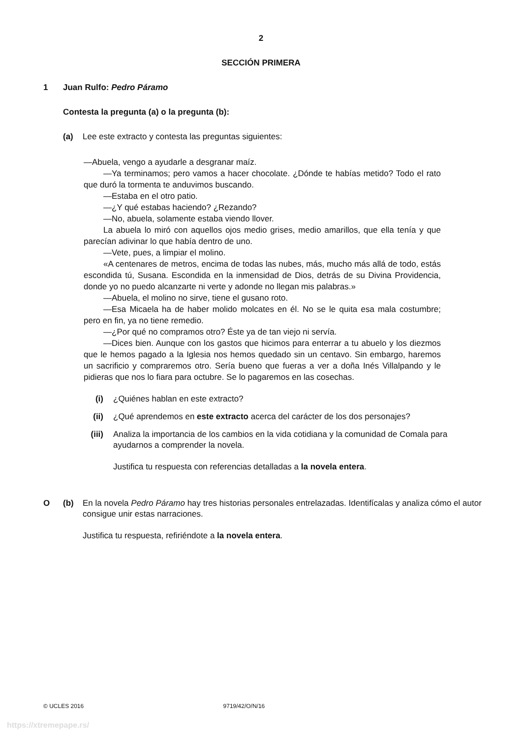2
SECCIÓN PRIMERA
1 Juan Rulfo: Pedro Páramo
Contesta la pregunta (a) o la pregunta (b):
(a) Lee este extracto y contesta las preguntas siguientes:
—Abuela, vengo a ayudarle a desgranar maíz.
—Ya terminamos; pero vamos a hacer chocolate. ¿Dónde te habías metido? Todo el rato que duró la tormenta te anduvimos buscando.
—Estaba en el otro patio.
—¿Y qué estabas haciendo? ¿Rezando?
—No, abuela, solamente estaba viendo llover.
La abuela lo miró con aquellos ojos medio grises, medio amarillos, que ella tenía y que parecían adivinar lo que había dentro de uno.
—Vete, pues, a limpiar el molino.
«A centenares de metros, encima de todas las nubes, más, mucho más allá de todo, estás escondida tú, Susana. Escondida en la inmensidad de Dios, detrás de su Divina Providencia, donde yo no puedo alcanzarte ni verte y adonde no llegan mis palabras.»
—Abuela, el molino no sirve, tiene el gusano roto.
—Esa Micaela ha de haber molido molcates en él. No se le quita esa mala costumbre; pero en fin, ya no tiene remedio.
—¿Por qué no compramos otro? Éste ya de tan viejo ni servía.
—Dices bien. Aunque con los gastos que hicimos para enterrar a tu abuelo y los diezmos que le hemos pagado a la Iglesia nos hemos quedado sin un centavo. Sin embargo, haremos un sacrificio y compraremos otro. Sería bueno que fueras a ver a doña Inés Villalpando y le pidieras que nos lo fiara para octubre. Se lo pagaremos en las cosechas.
(i) ¿Quiénes hablan en este extracto?
(ii) ¿Qué aprendemos en este extracto acerca del carácter de los dos personajes?
(iii) Analiza la importancia de los cambios en la vida cotidiana y la comunidad de Comala para ayudarnos a comprender la novela.
Justifica tu respuesta con referencias detalladas a la novela entera.
O (b) En la novela Pedro Páramo hay tres historias personales entrelazadas. Identifícalas y analiza cómo el autor consigue unir estas narraciones.
Justifica tu respuesta, refiriéndote a la novela entera.
© UCLES 2016 9719/42/O/N/16
https://xtremepape.rs/